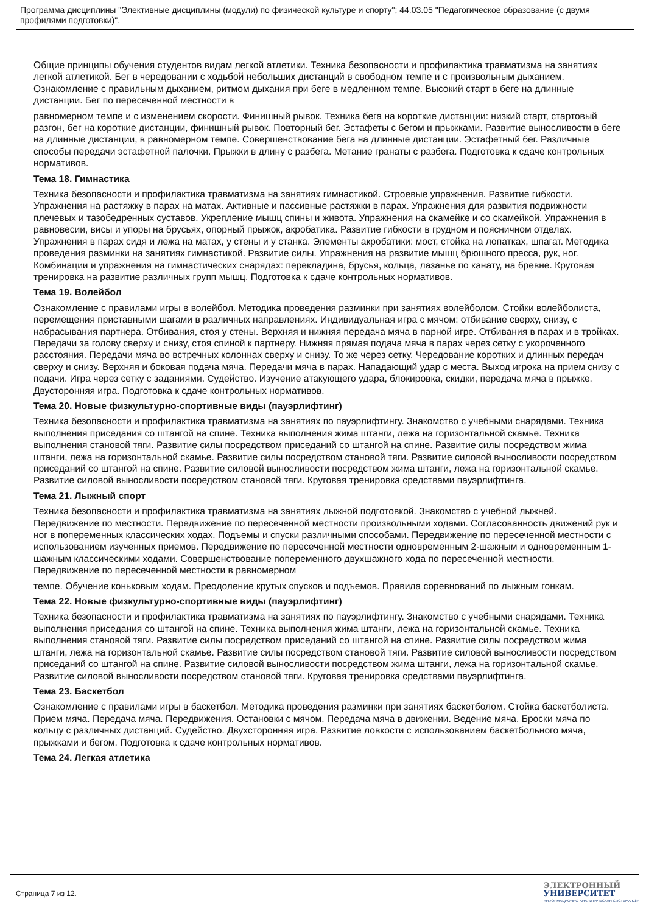Программа дисциплины "Элективные дисциплины (модули) по физической культуре и спорту"; 44.03.05 "Педагогическое образование (с двумя профилями подготовки)".
Общие принципы обучения студентов видам легкой атлетики. Техника безопасности и профилактика травматизма на занятиях легкой атлетикой. Бег в чередовании с ходьбой небольших дистанций в свободном темпе и с произвольным дыханием. Ознакомление с правильным дыханием, ритмом дыхания при беге в медленном темпе. Высокий старт в беге на длинные дистанции. Бег по пересеченной местности в
равномерном темпе и с изменением скорости. Финишный рывок. Техника бега на короткие дистанции: низкий старт, стартовый разгон, бег на короткие дистанции, финишный рывок. Повторный бег. Эстафеты с бегом и прыжками. Развитие выносливости в беге на длинные дистанции, в равномерном темпе. Совершенствование бега на длинные дистанции. Эстафетный бег. Различные способы передачи эстафетной палочки. Прыжки в длину с разбега. Метание гранаты с разбега. Подготовка к сдаче контрольных нормативов.
Тема 18. Гимнастика
Техника безопасности и профилактика травматизма на занятиях гимнастикой. Строевые упражнения. Развитие гибкости. Упражнения на растяжку в парах на матах. Активные и пассивные растяжки в парах. Упражнения для развития подвижности плечевых и тазобедренных суставов. Укрепление мышц спины и живота. Упражнения на скамейке и со скамейкой. Упражнения в равновесии, висы и упоры на брусьях, опорный прыжок, акробатика. Развитие гибкости в грудном и поясничном отделах. Упражнения в парах сидя и лежа на матах, у стены и у станка. Элементы акробатики: мост, стойка на лопатках, шпагат. Методика проведения разминки на занятиях гимнастикой. Развитие силы. Упражнения на развитие мышц брюшного пресса, рук, ног. Комбинации и упражнения на гимнастических снарядах: перекладина, брусья, кольца, лазанье по канату, на бревне. Круговая тренировка на развитие различных групп мышц. Подготовка к сдаче контрольных нормативов.
Тема 19. Волейбол
Ознакомление с правилами игры в волейбол. Методика проведения разминки при занятиях волейболом. Стойки волейболиста, перемещения приставными шагами в различных направлениях. Индивидуальная игра с мячом: отбивание сверху, снизу, с набрасывания партнера. Отбивания, стоя у стены. Верхняя и нижняя передача мяча в парной игре. Отбивания в парах и в тройках. Передачи за голову сверху и снизу, стоя спиной к партнеру. Нижняя прямая подача мяча в парах через сетку с укороченного расстояния. Передачи мяча во встречных колоннах сверху и снизу. То же через сетку. Чередование коротких и длинных передач сверху и снизу. Верхняя и боковая подача мяча. Передачи мяча в парах. Нападающий удар с места. Выход игрока на прием снизу с подачи. Игра через сетку с заданиями. Судейство. Изучение атакующего удара, блокировка, скидки, передача мяча в прыжке. Двусторонняя игра. Подготовка к сдаче контрольных нормативов.
Тема 20. Новые физкультурно-спортивные виды (пауэрлифтинг)
Техника безопасности и профилактика травматизма на занятиях по пауэрлифтингу. Знакомство с учебными снарядами. Техника выполнения приседания со штангой на спине. Техника выполнения жима штанги, лежа на горизонтальной скамье. Техника выполнения становой тяги. Развитие силы посредством приседаний со штангой на спине. Развитие силы посредством жима штанги, лежа на горизонтальной скамье. Развитие силы посредством становой тяги. Развитие силовой выносливости посредством приседаний со штангой на спине. Развитие силовой выносливости посредством жима штанги, лежа на горизонтальной скамье. Развитие силовой выносливости посредством становой тяги. Круговая тренировка средствами пауэрлифтинга.
Тема 21. Лыжный спорт
Техника безопасности и профилактика травматизма на занятиях лыжной подготовкой. Знакомство с учебной лыжней. Передвижение по местности. Передвижение по пересеченной местности произвольными ходами. Согласованность движений рук и ног в попеременных классических ходах. Подъемы и спуски различными способами. Передвижение по пересеченной местности с использованием изученных приемов. Передвижение по пересеченной местности одновременным 2-шажным и одновременным 1-шажным классическими ходами. Совершенствование попеременного двухшажного хода по пересеченной местности. Передвижение по пересеченной местности в равномерном
темпе. Обучение коньковым ходам. Преодоление крутых спусков и подъемов. Правила соревнований по лыжным гонкам.
Тема 22. Новые физкультурно-спортивные виды (пауэрлифтинг)
Техника безопасности и профилактика травматизма на занятиях по пауэрлифтингу. Знакомство с учебными снарядами. Техника выполнения приседания со штангой на спине. Техника выполнения жима штанги, лежа на горизонтальной скамье. Техника выполнения становой тяги. Развитие силы посредством приседаний со штангой на спине. Развитие силы посредством жима штанги, лежа на горизонтальной скамье. Развитие силы посредством становой тяги. Развитие силовой выносливости посредством приседаний со штангой на спине. Развитие силовой выносливости посредством жима штанги, лежа на горизонтальной скамье. Развитие силовой выносливости посредством становой тяги. Круговая тренировка средствами пауэрлифтинга.
Тема 23. Баскетбол
Ознакомление с правилами игры в баскетбол. Методика проведения разминки при занятиях баскетболом. Стойка баскетболиста. Прием мяча. Передача мяча. Передвижения. Остановки с мячом. Передача мяча в движении. Ведение мяча. Броски мяча по кольцу с различных дистанций. Судейство. Двухсторонняя игра. Развитие ловкости с использованием баскетбольного мяча, прыжками и бегом. Подготовка к сдаче контрольных нормативов.
Тема 24. Легкая атлетика
Страница 7 из 12.
ЭЛЕКТРОННЫЙ
УНИВЕРСИТЕТ
ИНФОРМАЦИОННО-АНАЛИТИЧЕСКАЯ СИСТЕМА КФУ